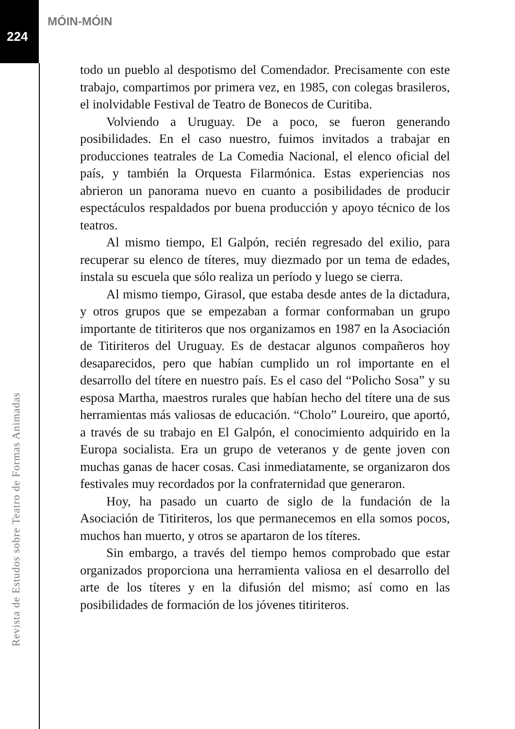MÓIN-MÓIN
224
todo un pueblo al despotismo del Comendador. Precisamente con este trabajo, compartimos por primera vez, en 1985, con colegas brasileros, el inolvidable Festival de Teatro de Bonecos de Curitiba.
Volviendo a Uruguay. De a poco, se fueron generando posibilidades. En el caso nuestro, fuimos invitados a trabajar en producciones teatrales de La Comedia Nacional, el elenco oficial del país, y también la Orquesta Filarmónica. Estas experiencias nos abrieron un panorama nuevo en cuanto a posibilidades de producir espectáculos respaldados por buena producción y apoyo técnico de los teatros.
Al mismo tiempo, El Galpón, recién regresado del exilio, para recuperar su elenco de títeres, muy diezmado por un tema de edades, instala su escuela que sólo realiza un período y luego se cierra.
Al mismo tiempo, Girasol, que estaba desde antes de la dictadura, y otros grupos que se empezaban a formar conformaban un grupo importante de titiriteros que nos organizamos en 1987 en la Asociación de Titiriteros del Uruguay. Es de destacar algunos compañeros hoy desaparecidos, pero que habían cumplido un rol importante en el desarrollo del títere en nuestro país. Es el caso del “Policho Sosa” y su esposa Martha, maestros rurales que habían hecho del títere una de sus herramientas más valiosas de educación. “Cholo” Loureiro, que aportó, a través de su trabajo en El Galpón, el conocimiento adquirido en la Europa socialista. Era un grupo de veteranos y de gente joven con muchas ganas de hacer cosas. Casi inmediatamente, se organizaron dos festivales muy recordados por la confraternidad que generaron.
Hoy, ha pasado un cuarto de siglo de la fundación de la Asociación de Titiriteros, los que permanecemos en ella somos pocos, muchos han muerto, y otros se apartaron de los títeres.
Sin embargo, a través del tiempo hemos comprobado que estar organizados proporciona una herramienta valiosa en el desarrollo del arte de los títeres y en la difusión del mismo; así como en las posibilidades de formación de los jóvenes titiriteros.
Revista de Estudos sobre Teatro de Formas Animadas